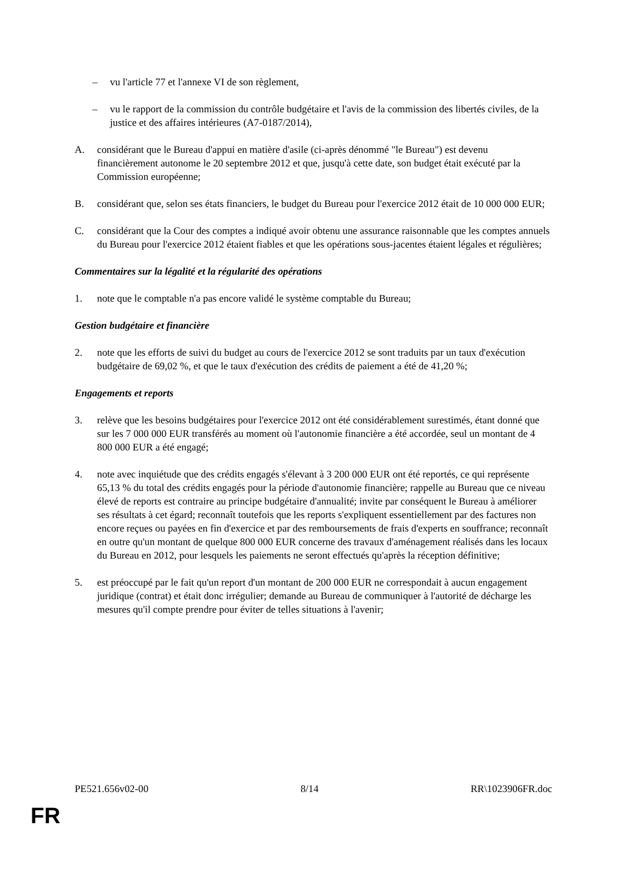– vu l'article 77 et l'annexe VI de son règlement,
– vu le rapport de la commission du contrôle budgétaire et l'avis de la commission des libertés civiles, de la justice et des affaires intérieures (A7-0187/2014),
A. considérant que le Bureau d'appui en matière d'asile (ci-après dénommé "le Bureau") est devenu financièrement autonome le 20 septembre 2012 et que, jusqu'à cette date, son budget était exécuté par la Commission européenne;
B. considérant que, selon ses états financiers, le budget du Bureau pour l'exercice 2012 était de 10 000 000 EUR;
C. considérant que la Cour des comptes a indiqué avoir obtenu une assurance raisonnable que les comptes annuels du Bureau pour l'exercice 2012 étaient fiables et que les opérations sous-jacentes étaient légales et régulières;
Commentaires sur la légalité et la régularité des opérations
1. note que le comptable n'a pas encore validé le système comptable du Bureau;
Gestion budgétaire et financière
2. note que les efforts de suivi du budget au cours de l'exercice 2012 se sont traduits par un taux d'exécution budgétaire de 69,02 %, et que le taux d'exécution des crédits de paiement a été de 41,20 %;
Engagements et reports
3. relève que les besoins budgétaires pour l'exercice 2012 ont été considérablement surestimés, étant donné que sur les 7 000 000 EUR transférés au moment où l'autonomie financière a été accordée, seul un montant de 4 800 000 EUR a été engagé;
4. note avec inquiétude que des crédits engagés s'élevant à 3 200 000 EUR ont été reportés, ce qui représente 65,13 % du total des crédits engagés pour la période d'autonomie financière; rappelle au Bureau que ce niveau élevé de reports est contraire au principe budgétaire d'annualité; invite par conséquent le Bureau à améliorer ses résultats à cet égard; reconnaît toutefois que les reports s'expliquent essentiellement par des factures non encore reçues ou payées en fin d'exercice et par des remboursements de frais d'experts en souffrance; reconnaît en outre qu'un montant de quelque 800 000 EUR concerne des travaux d'aménagement réalisés dans les locaux du Bureau en 2012, pour lesquels les paiements ne seront effectués qu'après la réception définitive;
5. est préoccupé par le fait qu'un report d'un montant de 200 000 EUR ne correspondait à aucun engagement juridique (contrat) et était donc irrégulier; demande au Bureau de communiquer à l'autorité de décharge les mesures qu'il compte prendre pour éviter de telles situations à l'avenir;
PE521.656v02-00 8/14 RR\1023906FR.doc
FR